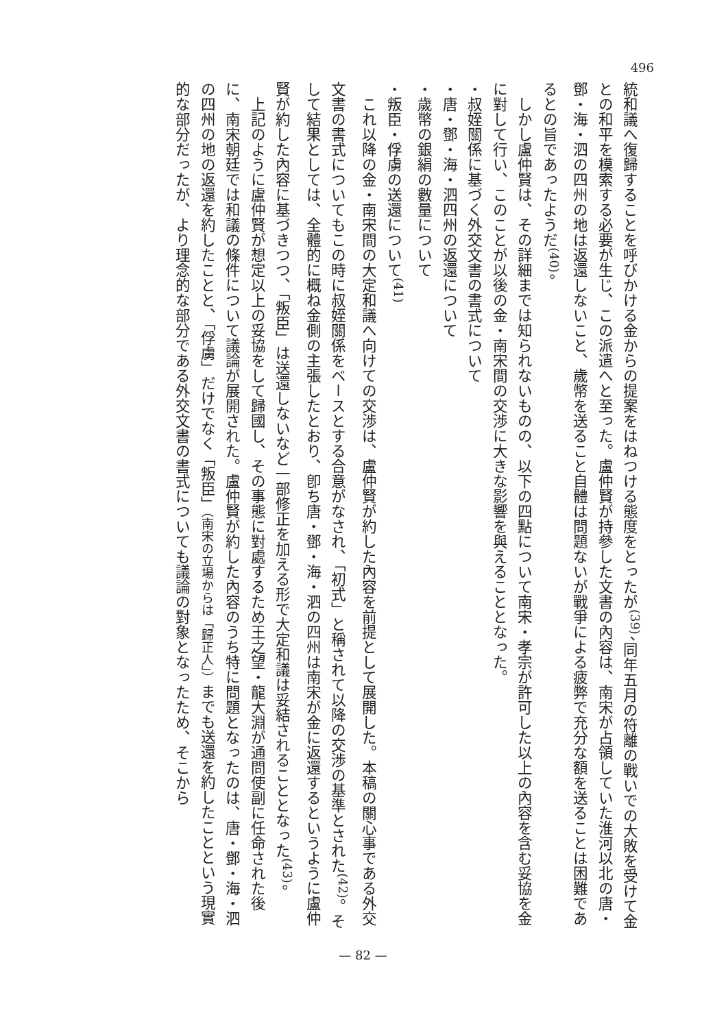496
統和議へ復歸することを呼びかける金からの提案をはねつける態度をとったが<sup>(39)</sup>、同年五月の符離の戰いでの大敗を受けて金との和平を模索する必要が生じ、この派遣へと至った。盧仲賢が持參した文書の內容は、南宋が占領していた淮河以北の唐・鄧・海・泗の四州の地は返還しないこと、歲幣を送ること自體は問題ないが戰爭による疲弊で充分な額を送ることは困難であるとの旨であったようだ<sup>(40)</sup>。
しかし盧仲賢は、その詳細までは知られないものの、以下の四點について南宋・孝宗が許可した以上の內容を含む妥協を金に對して行い、このことが以後の金・南宋間の交渉に大きな影響を與えることとなった。
・叔姪關係に基づく外交文書の書式について
・唐・鄧・海・泗四州の返還について
・歲幣の銀絹の數量について
・叛臣・俘虜の送還について<sup>(41)</sup>
これ以降の金・南宋間の大定和議へ向けての交渉は、盧仲賢が約した內容を前提として展開した。本稿の關心事である外交文書の書式についてもこの時に叔姪關係をベースとする合意がなされ、「初式」と稱されて以降の交渉の基準とされた<sup>(42)</sup>。そして結果としては、全體的に概ね金側の主張したとおり、卽ち唐・鄧・海・泗の四州は南宋が金に返還するというように盧仲賢が約した內容に基づきつつ、「叛臣」は送還しないなど一部修正を加える形で大定和議は妥結されることとなった<sup>(43)</sup>。
上記のように盧仲賢が想定以上の妥協をして歸國し、その事態に對處するため王之望・龍大淵が通問使副に任命された後に、南宋朝廷では和議の條件について議論が展開された。盧仲賢が約した內容のうち特に問題となったのは、唐・鄧・海・泗の四州の地の返還を約したことと、「俘虜」だけでなく「叛臣」（南宋の立場からは「歸正人」）までも送還を約したことという現實的な部分だったが、より理念的な部分である外交文書の書式についても議論の對象となったため、そこから
— 82 —